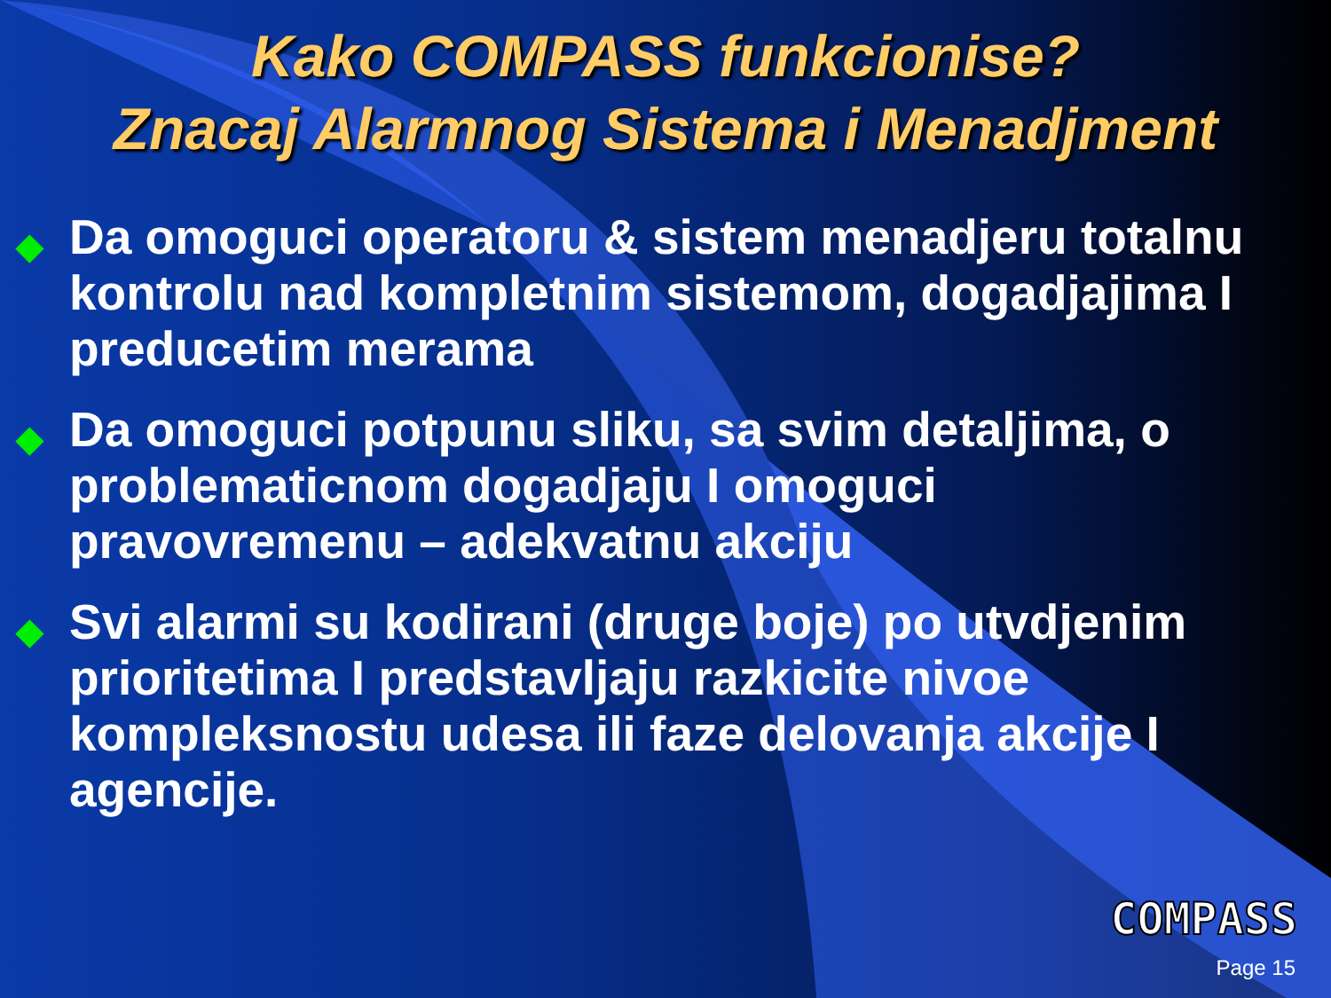Kako COMPASS funkcionise?
Znacaj Alarmnog Sistema i Menadjment
◆ Da omoguci operatoru & sistem menadjeru totalnu kontrolu nad kompletnim sistemom, dogadjajima I preducetim merama
◆ Da omoguci potpunu sliku, sa svim detaljima, o problematicnom dogadjaju I omoguci pravovremenu – adekvatnu akciju
◆ Svi alarmi su kodirani (druge boje) po utvdjenim prioritetima I predstavljaju razkicite nivoe kompleksnostu udesa ili faze delovanja akcije I agencije.
COMPASS
Page 15